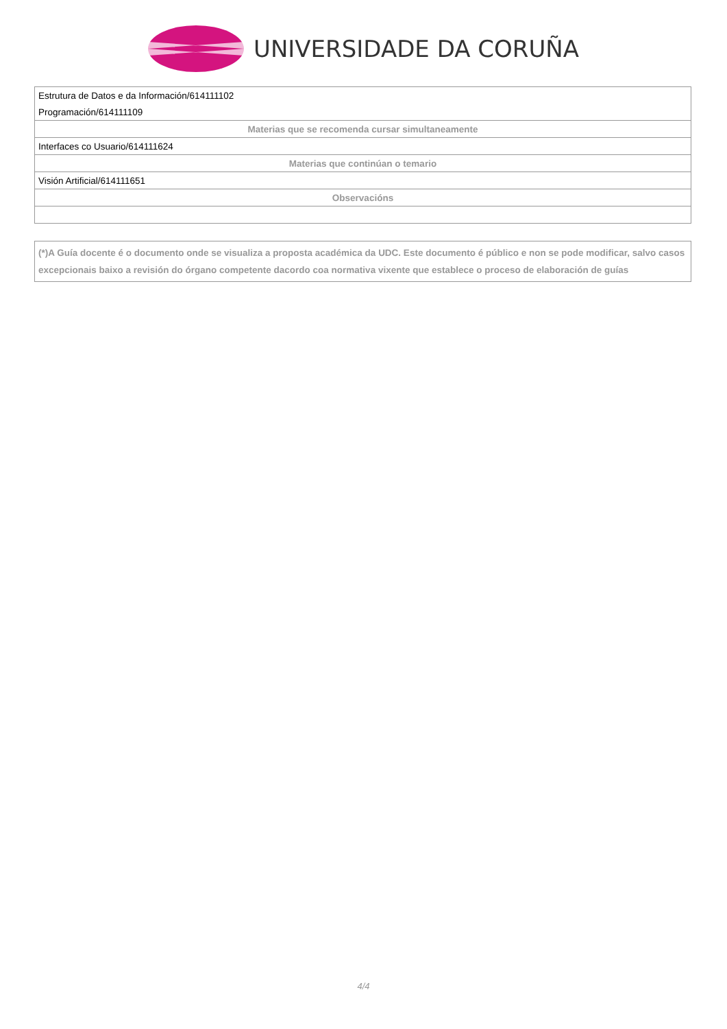UNIVERSIDADE DA CORUÑA
| Estrutura de Datos e da Información/614111102 |
| Programación/614111109 |
| Materias que se recomenda cursar simultaneamente |
| Interfaces co Usuario/614111624 |
| Materias que continúan o temario |
| Visión Artificial/614111651 |
| Observacións |
(*)A Guía docente é o documento onde se visualiza a proposta académica da UDC. Este documento é público e non se pode modificar, salvo casos excepcionais baixo a revisión do órgano competente dacordo coa normativa vixente que establece o proceso de elaboración de guías
4/4